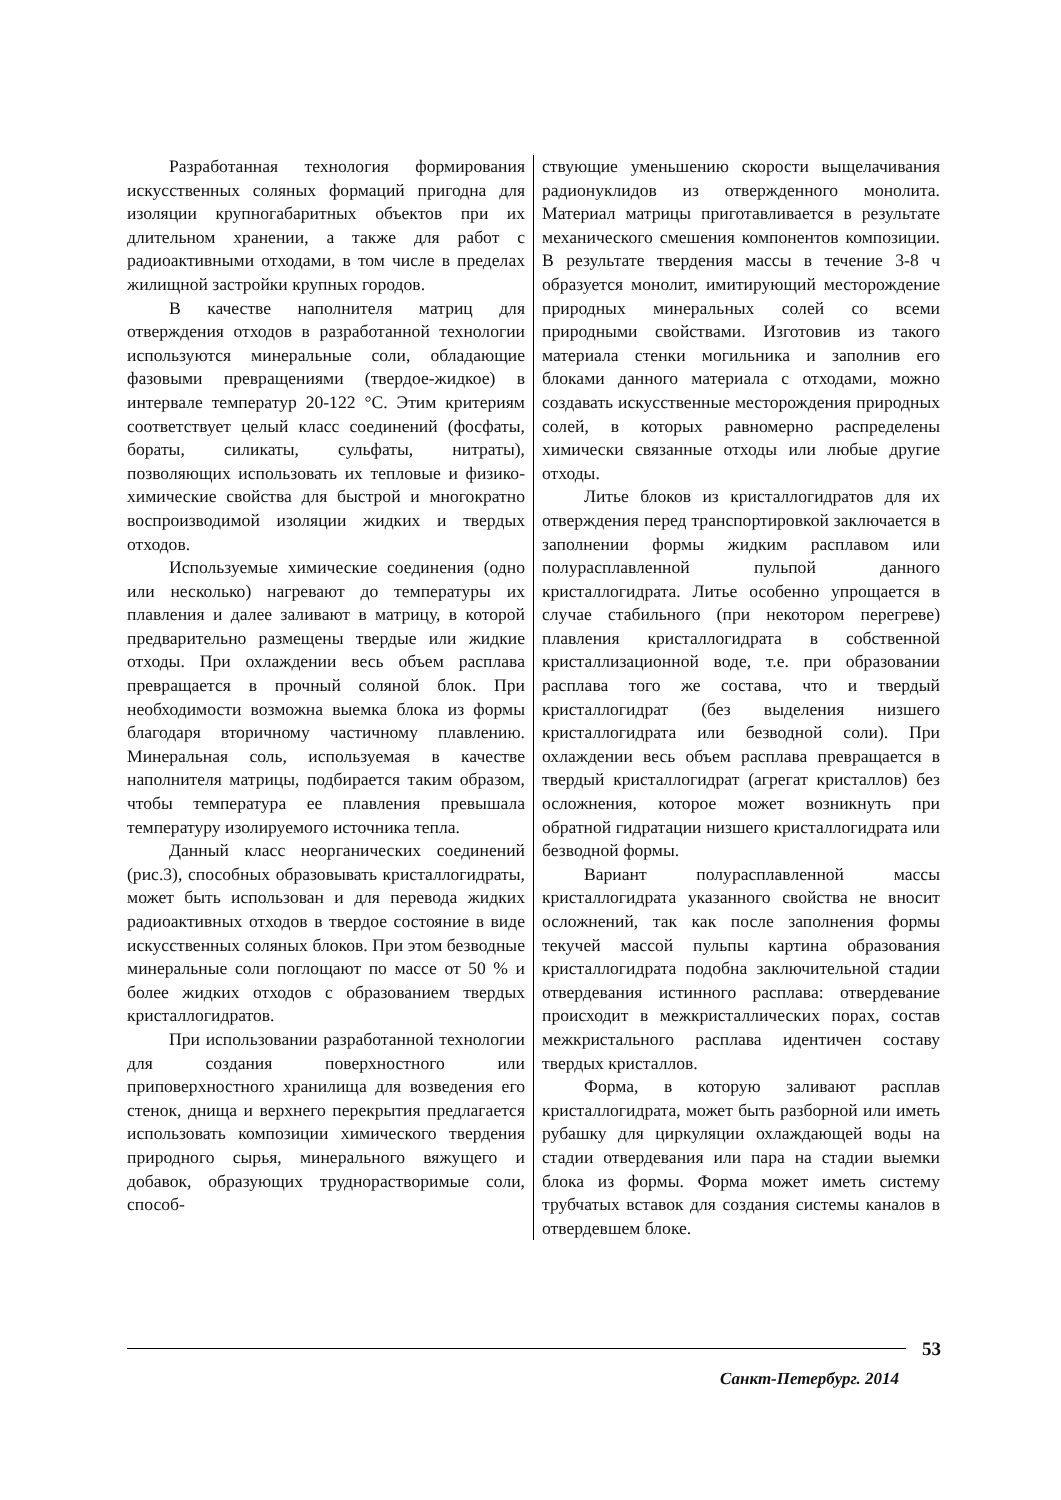Разработанная технология формирования искусственных соляных формаций пригодна для изоляции крупногабаритных объектов при их длительном хранении, а также для работ с радиоактивными отходами, в том числе в пределах жилищной застройки крупных городов.
В качестве наполнителя матриц для отверждения отходов в разработанной технологии используются минеральные соли, обладающие фазовыми превращениями (твердое-жидкое) в интервале температур 20-122 °С. Этим критериям соответствует целый класс соединений (фосфаты, бораты, силикаты, сульфаты, нитраты), позволяющих использовать их тепловые и физико-химические свойства для быстрой и многократно воспроизводимой изоляции жидких и твердых отходов.
Используемые химические соединения (одно или несколько) нагревают до температуры их плавления и далее заливают в матрицу, в которой предварительно размещены твердые или жидкие отходы. При охлаждении весь объем расплава превращается в прочный соляной блок. При необходимости возможна выемка блока из формы благодаря вторичному частичному плавлению. Минеральная соль, используемая в качестве наполнителя матрицы, подбирается таким образом, чтобы температура ее плавления превышала температуру изолируемого источника тепла.
Данный класс неорганических соединений (рис.3), способных образовывать кристаллогидраты, может быть использован и для перевода жидких радиоактивных отходов в твердое состояние в виде искусственных соляных блоков. При этом безводные минеральные соли поглощают по массе от 50 % и более жидких отходов с образованием твердых кристаллогидратов.
При использовании разработанной технологии для создания поверхностного или приповерхностного хранилища для возведения его стенок, днища и верхнего перекрытия предлагается использовать композиции химического твердения природного сырья, минерального вяжущего и добавок, образующих труднорастворимые соли, способ-
ствующие уменьшению скорости выщелачивания радионуклидов из отвержденного монолита. Материал матрицы приготавливается в результате механического смешения компонентов композиции. В результате твердения массы в течение 3-8 ч образуется монолит, имитирующий месторождение природных минеральных солей со всеми природными свойствами. Изготовив из такого материала стенки могильника и заполнив его блоками данного материала с отходами, можно создавать искусственные месторождения природных солей, в которых равномерно распределены химически связанные отходы или любые другие отходы.
Литье блоков из кристаллогидратов для их отверждения перед транспортировкой заключается в заполнении формы жидким расплавом или полурасплавленной пульпой данного кристаллогидрата. Литье особенно упрощается в случае стабильного (при некотором перегреве) плавления кристаллогидрата в собственной кристаллизационной воде, т.е. при образовании расплава того же состава, что и твердый кристаллогидрат (без выделения низшего кристаллогидрата или безводной соли). При охлаждении весь объем расплава превращается в твердый кристаллогидрат (агрегат кристаллов) без осложнения, которое может возникнуть при обратной гидратации низшего кристаллогидрата или безводной формы.
Вариант полурасплавленной массы кристаллогидрата указанного свойства не вносит осложнений, так как после заполнения формы текучей массой пульпы картина образования кристаллогидрата подобна заключительной стадии отвердевания истинного расплава: отвердевание происходит в межкристаллических порах, состав межкристального расплава идентичен составу твердых кристаллов.
Форма, в которую заливают расплав кристаллогидрата, может быть разборной или иметь рубашку для циркуляции охлаждающей воды на стадии отвердевания или пара на стадии выемки блока из формы. Форма может иметь систему трубчатых вставок для создания системы каналов в отвердевшем блоке.
53
Санкт-Петербург. 2014